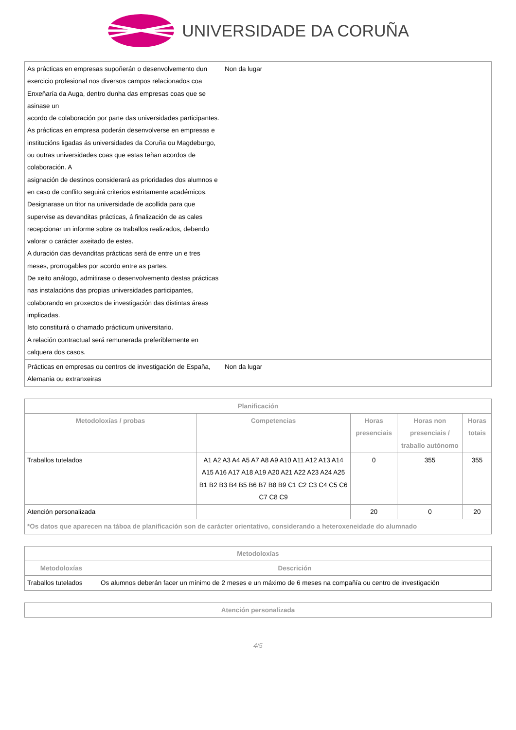UNIVERSIDADE DA CORUÑA
| As prácticas en empresas supoñerán o desenvolvemento dun exercicio profesional nos diversos campos relacionados coa Enxeñaría da Auga, dentro dunha das empresas coas que se asinase un acordo de colaboración por parte das universidades participantes. As prácticas en empresa poderán desenvolverse en empresas e institucións ligadas ás universidades da Coruña ou Magdeburgo, ou outras universidades coas que estas teñan acordos de colaboración. A asignación de destinos considerará as prioridades dos alumnos e en caso de conflito seguirá criterios estritamente académicos. Designarase un titor na universidade de acollida para que supervise as devanditas prácticas, á finalización de as cales recepcionar un informe sobre os traballos realizados, debendo valorar o carácter axeitado de estes. A duración das devanditas prácticas será de entre un e tres meses, prorrogables por acordo entre as partes. De xeito análogo, admitirase o desenvolvemento destas prácticas nas instalacións das propias universidades participantes, colaborando en proxectos de investigación das distintas áreas implicadas. Isto constituirá o chamado prácticum universitario. A relación contractual será remunerada preferiblemente en calquera dos casos. | Non da lugar |
| Prácticas en empresas ou centros de investigación de España, Alemania ou extranxeiras | Non da lugar |
| Planificación | | | | |
| --- | --- | --- | --- | --- |
| Metodoloxías / probas | Competencias | Horas presenciais | Horas non presenciais / traballo autónomo | Horas totais |
| Traballos tutelados | A1 A2 A3 A4 A5 A7 A8 A9 A10 A11 A12 A13 A14 A15 A16 A17 A18 A19 A20 A21 A22 A23 A24 A25 B1 B2 B3 B4 B5 B6 B7 B8 B9 C1 C2 C3 C4 C5 C6 C7 C8 C9 | 0 | 355 | 355 |
| Atención personalizada | | 20 | 0 | 20 |
| *Os datos que aparecen na táboa de planificación son de carácter orientativo, considerando a heteroxeneidade do alumnado | | | | |
| Metodoloxías | |
| --- | --- |
| Metodoloxías | Descrición |
| Traballos tutelados | Os alumnos deberán facer un mínimo de 2 meses e un máximo de 6 meses na compañía ou centro de investigación |
| Atención personalizada |
| --- |
4/5